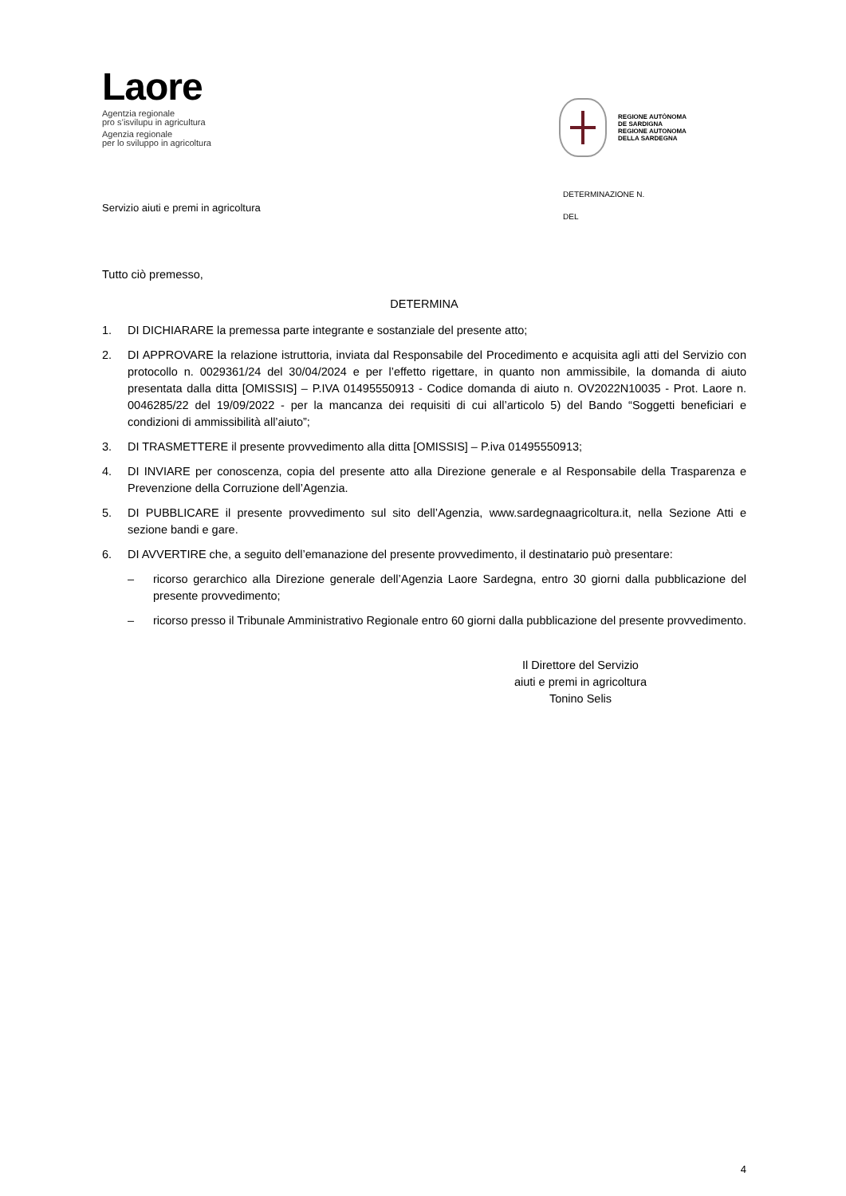Laore
Agentzia regionale
pro s’isvilupu in agricultura
Agenzia regionale
per lo sviluppo in agricoltura
REGIONE AUTÒNOMA
DE SARDIGNA
REGIONE AUTONOMA
DELLA SARDEGNA
Servizio aiuti e premi in agricoltura
DETERMINAZIONE N.
DEL
Tutto ciò premesso,
DETERMINA
1. DI DICHIARARE la premessa parte integrante e sostanziale del presente atto;
2. DI APPROVARE la relazione istruttoria, inviata dal Responsabile del Procedimento e acquisita agli atti del Servizio con protocollo n. 0029361/24 del 30/04/2024 e per l’effetto rigettare, in quanto non ammissibile, la domanda di aiuto presentata dalla ditta [OMISSIS] – P.IVA 01495550913 - Codice domanda di aiuto n. OV2022N10035 - Prot. Laore n. 0046285/22 del 19/09/2022 - per la mancanza dei requisiti di cui all’articolo 5) del Bando “Soggetti beneficiari e condizioni di ammissibilità all’aiuto”;
3. DI TRASMETTERE il presente provvedimento alla ditta [OMISSIS] – P.iva 01495550913;
4. DI INVIARE per conoscenza, copia del presente atto alla Direzione generale e al Responsabile della Trasparenza e Prevenzione della Corruzione dell’Agenzia.
5. DI PUBBLICARE il presente provvedimento sul sito dell’Agenzia, www.sardegnaagricoltura.it, nella Sezione Atti e sezione bandi e gare.
6. DI AVVERTIRE che, a seguito dell’emanazione del presente provvedimento, il destinatario può presentare:
– ricorso gerarchico alla Direzione generale dell’Agenzia Laore Sardegna, entro 30 giorni dalla pubblicazione del presente provvedimento;
– ricorso presso il Tribunale Amministrativo Regionale entro 60 giorni dalla pubblicazione del presente provvedimento.
Il Direttore del Servizio
aiuti e premi in agricoltura
Tonino Selis
4